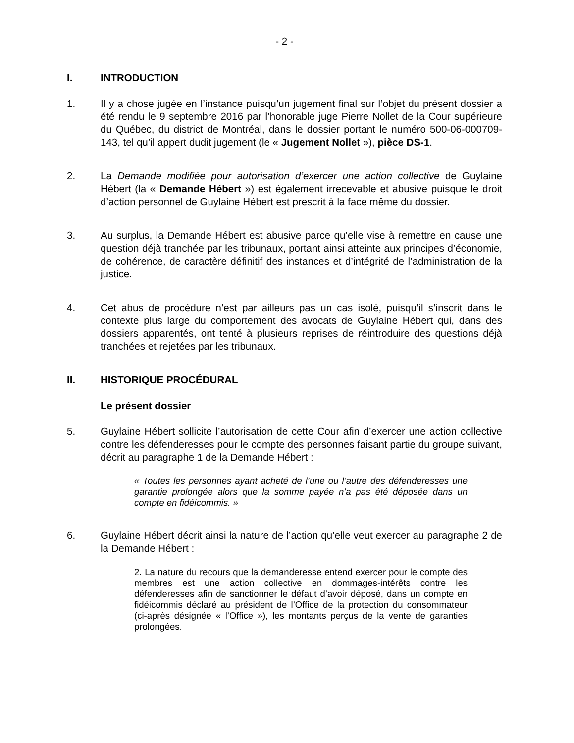- 2 -
I. INTRODUCTION
1. Il y a chose jugée en l’instance puisqu’un jugement final sur l’objet du présent dossier a été rendu le 9 septembre 2016 par l’honorable juge Pierre Nollet de la Cour supérieure du Québec, du district de Montréal, dans le dossier portant le numéro 500-06-000709-143, tel qu’il appert dudit jugement (le « Jugement Nollet »), pièce DS-1.
2. La Demande modifiée pour autorisation d’exercer une action collective de Guylaine Hébert (la « Demande Hébert ») est également irrecevable et abusive puisque le droit d’action personnel de Guylaine Hébert est prescrit à la face même du dossier.
3. Au surplus, la Demande Hébert est abusive parce qu’elle vise à remettre en cause une question déjà tranchée par les tribunaux, portant ainsi atteinte aux principes d’économie, de cohérence, de caractère définitif des instances et d’intégrité de l’administration de la justice.
4. Cet abus de procédure n’est par ailleurs pas un cas isolé, puisqu’il s’inscrit dans le contexte plus large du comportement des avocats de Guylaine Hébert qui, dans des dossiers apparentés, ont tenté à plusieurs reprises de réintroduire des questions déjà tranchées et rejetées par les tribunaux.
II. HISTORIQUE PROCÉDURAL
Le présent dossier
5. Guylaine Hébert sollicite l’autorisation de cette Cour afin d’exercer une action collective contre les défenderesses pour le compte des personnes faisant partie du groupe suivant, décrit au paragraphe 1 de la Demande Hébert :
« Toutes les personnes ayant acheté de l’une ou l’autre des défenderesses une garantie prolongée alors que la somme payée n’a pas été déposée dans un compte en fidéicommis. »
6. Guylaine Hébert décrit ainsi la nature de l’action qu’elle veut exercer au paragraphe 2 de la Demande Hébert :
2. La nature du recours que la demanderesse entend exercer pour le compte des membres est une action collective en dommages-intérêts contre les défenderesses afin de sanctionner le défaut d’avoir déposé, dans un compte en fidéicommis déclaré au président de l’Office de la protection du consommateur (ci-après désignée « l’Office »), les montants perçus de la vente de garanties prolongées.